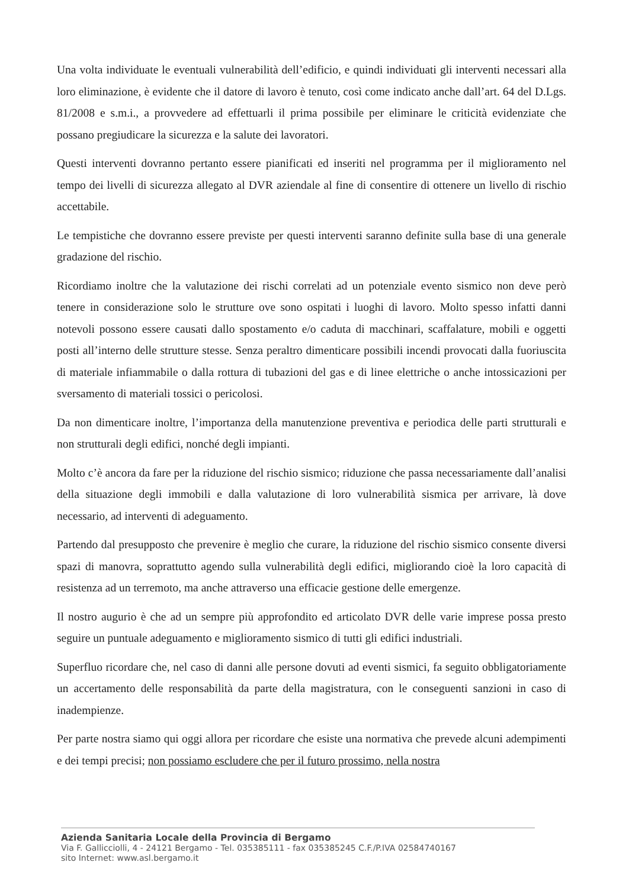Una volta individuate le eventuali vulnerabilità dell’edificio, e quindi individuati gli interventi necessari alla loro eliminazione, è evidente che il datore di lavoro è tenuto, così come indicato anche dall’art. 64 del D.Lgs. 81/2008 e s.m.i., a provvedere ad effettuarli il prima possibile per eliminare le criticità evidenziate che possano pregiudicare la sicurezza e la salute dei lavoratori.
Questi interventi dovranno pertanto essere pianificati ed inseriti nel programma per il miglioramento nel tempo dei livelli di sicurezza allegato al DVR aziendale al fine di consentire di ottenere un livello di rischio accettabile.
Le tempistiche che dovranno essere previste per questi interventi saranno definite sulla base di una generale gradazione del rischio.
Ricordiamo inoltre che la valutazione dei rischi correlati ad un potenziale evento sismico non deve però tenere in considerazione solo le strutture ove sono ospitati i luoghi di lavoro. Molto spesso infatti danni notevoli possono essere causati dallo spostamento e/o caduta di macchinari, scaffalature, mobili e oggetti posti all’interno delle strutture stesse. Senza peraltro dimenticare possibili incendi provocati dalla fuoriuscita di materiale infiammabile o dalla rottura di tubazioni del gas e di linee elettriche o anche intossicazioni per sversamento di materiali tossici o pericolosi.
Da non dimenticare inoltre, l’importanza della manutenzione preventiva e periodica delle parti strutturali e non strutturali degli edifici, nonché degli impianti.
Molto c’è ancora da fare per la riduzione del rischio sismico; riduzione che passa necessariamente dall’analisi della situazione degli immobili e dalla valutazione di loro vulnerabilità sismica per arrivare, là dove necessario, ad interventi di adeguamento.
Partendo dal presupposto che prevenire è meglio che curare, la riduzione del rischio sismico consente diversi spazi di manovra, soprattutto agendo sulla vulnerabilità degli edifici, migliorando cioè la loro capacità di resistenza ad un terremoto, ma anche attraverso una efficacie gestione delle emergenze.
Il nostro augurio è che ad un sempre più approfondito ed articolato DVR delle varie imprese possa presto seguire un puntuale adeguamento e miglioramento sismico di tutti gli edifici industriali.
Superfluo ricordare che, nel caso di danni alle persone dovuti ad eventi sismici, fa seguito obbligatoriamente un accertamento delle responsabilità da parte della magistratura, con le conseguenti sanzioni in caso di inadempienze.
Per parte nostra siamo qui oggi allora per ricordare che esiste una normativa che prevede alcuni adempimenti e dei tempi precisi; non possiamo escludere che per il futuro prossimo, nella nostra
Azienda Sanitaria Locale della Provincia di Bergamo
Via F. Gallicciolli, 4 - 24121 Bergamo - Tel. 035385111 - fax 035385245 C.F./P.IVA 02584740167
sito Internet: www.asl.bergamo.it